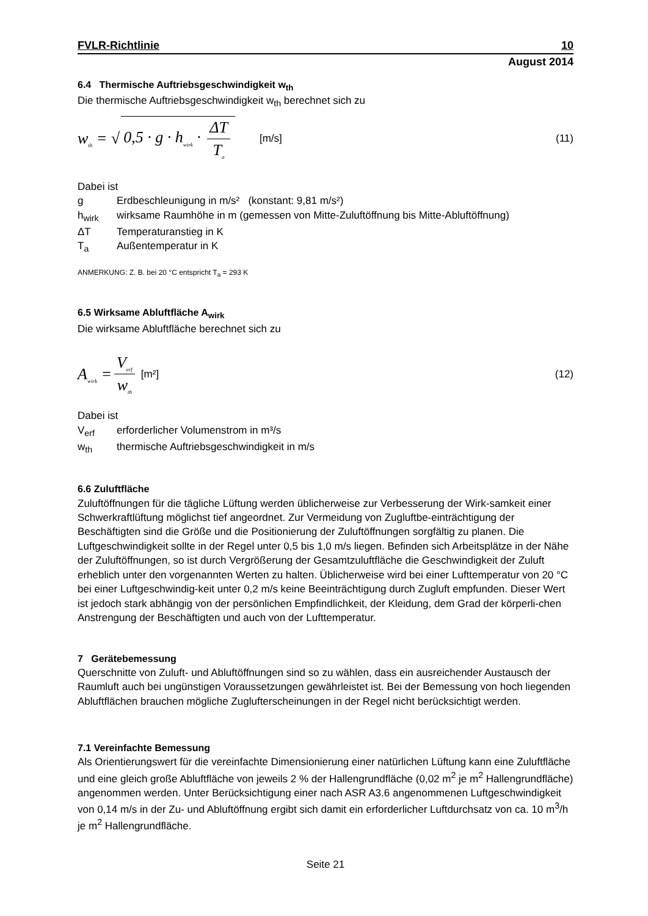FVLR-Richtlinie 10
August 2014
6.4 Thermische Auftriebsgeschwindigkeit w<sub>th</sub>
Die thermische Auftriebsgeschwindigkeit w<sub>th</sub> berechnet sich zu
w<sub>th</sub> = √ 0,5 · g · h<sub>wirk</sub> · ΔT T<sub>a</sub> [m/s] (11)
Dabei ist
g Erdbeschleunigung in m/s² (konstant: 9,81 m/s²)
h<sub>wirk</sub> wirksame Raumhöhe in m (gemessen von Mitte-Zuluftöffnung bis Mitte-Abluftöffnung)
ΔT Temperaturanstieg in K
T<sub>a</sub> Außentemperatur in K
ANMERKUNG: Z. B. bei 20 °C entspricht T<sub>a</sub> = 293 K
6.5 Wirksame Abluftfläche A<sub>wirk</sub>
Die wirksame Abluftfläche berechnet sich zu
A<sub>wirk</sub> = V<sub>erf</sub> w<sub>th</sub> [m²] (12)
Dabei ist
V<sub>erf</sub> erforderlicher Volumenstrom in m³/s
w<sub>th</sub> thermische Auftriebsgeschwindigkeit in m/s
6.6 Zuluftfläche
Zuluftöffnungen für die tägliche Lüftung werden üblicherweise zur Verbesserung der Wirk-samkeit einer Schwerkraftlüftung möglichst tief angeordnet. Zur Vermeidung von Zugluftbe-einträchtigung der Beschäftigten sind die Größe und die Positionierung der Zuluftöffnungen sorgfältig zu planen. Die Luftgeschwindigkeit sollte in der Regel unter 0,5 bis 1,0 m/s liegen. Befinden sich Arbeitsplätze in der Nähe der Zuluftöffnungen, so ist durch Vergrößerung der Gesamtzuluftfläche die Geschwindigkeit der Zuluft erheblich unter den vorgenannten Werten zu halten. Üblicherweise wird bei einer Lufttemperatur von 20 °C bei einer Luftgeschwindig-keit unter 0,2 m/s keine Beeinträchtigung durch Zugluft empfunden. Dieser Wert ist jedoch stark abhängig von der persönlichen Empfindlichkeit, der Kleidung, dem Grad der körperli-chen Anstrengung der Beschäftigten und auch von der Lufttemperatur.
7 Gerätebemessung
Querschnitte von Zuluft- und Abluftöffnungen sind so zu wählen, dass ein ausreichender Austausch der Raumluft auch bei ungünstigen Voraussetzungen gewährleistet ist. Bei der Bemessung von hoch liegenden Abluftflächen brauchen mögliche Zuglufterscheinungen in der Regel nicht berücksichtigt werden.
7.1 Vereinfachte Bemessung
Als Orientierungswert für die vereinfachte Dimensionierung einer natürlichen Lüftung kann eine Zuluftfläche und eine gleich große Abluftfläche von jeweils 2 % der Hallengrundfläche (0,02 m<sup>2</sup> je m<sup>2</sup> Hallengrundfläche) angenommen werden. Unter Berücksichtigung einer nach ASR A3.6 angenommenen Luftgeschwindigkeit von 0,14 m/s in der Zu- und Abluftöffnung ergibt sich damit ein erforderlicher Luftdurchsatz von ca. 10 m<sup>3</sup>/h je m<sup>2</sup> Hallengrundfläche.
Seite 21